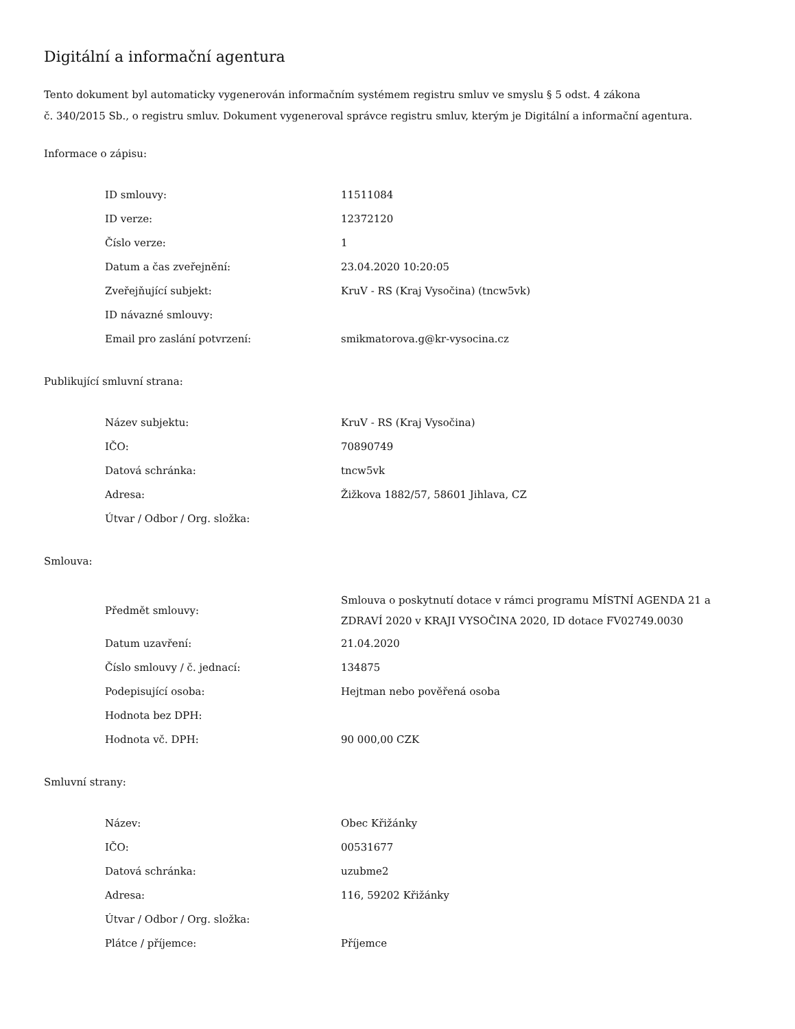Digitální a informační agentura
Tento dokument byl automaticky vygenerován informačním systémem registru smluv ve smyslu § 5 odst. 4 zákona
č. 340/2015 Sb., o registru smluv. Dokument vygeneroval správce registru smluv, kterým je Digitální a informační agentura.
Informace o zápisu:
| ID smlouvy: | 11511084 |
| ID verze: | 12372120 |
| Číslo verze: | 1 |
| Datum a čas zveřejnění: | 23.04.2020 10:20:05 |
| Zveřejňující subjekt: | KruV - RS (Kraj Vysočina) (tncw5vk) |
| ID návazné smlouvy: | |
| Email pro zaslání potvrzení: | smikmatorova.g@kr-vysocina.cz |
Publikující smluvní strana:
| Název subjektu: | KruV - RS (Kraj Vysočina) |
| IČO: | 70890749 |
| Datová schránka: | tncw5vk |
| Adresa: | Žižkova 1882/57, 58601 Jihlava, CZ |
| Útvar / Odbor / Org. složka: | |
Smlouva:
| Předmět smlouvy: | Smlouva o poskytnutí dotace v rámci programu MÍSTNÍ AGENDA 21 a ZDRAVÍ 2020 v KRAJI VYSOČINA 2020, ID dotace FV02749.0030 |
| Datum uzavření: | 21.04.2020 |
| Číslo smlouvy / č. jednací: | 134875 |
| Podepisující osoba: | Hejtman nebo pověřená osoba |
| Hodnota bez DPH: | |
| Hodnota vč. DPH: | 90 000,00 CZK |
Smluvní strany:
| Název: | Obec Křižánky |
| IČO: | 00531677 |
| Datová schránka: | uzubme2 |
| Adresa: | 116, 59202 Křižánky |
| Útvar / Odbor / Org. složka: | |
| Plátce / příjemce: | Příjemce |